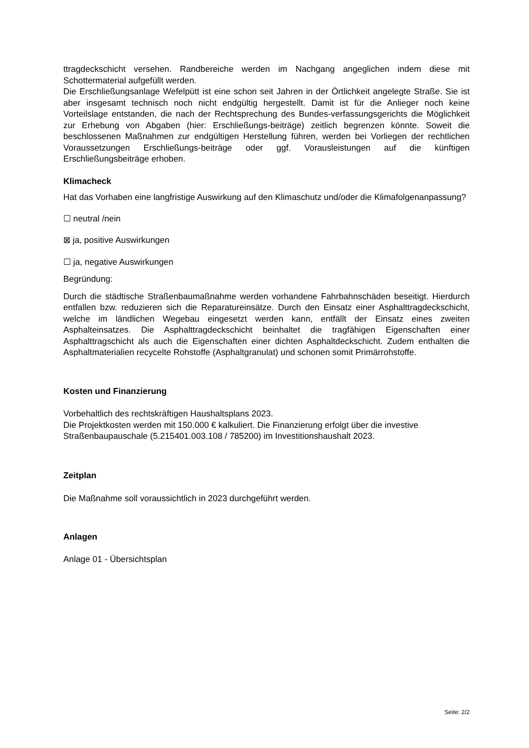ttragdeckschicht versehen. Randbereiche werden im Nachgang angeglichen indem diese mit Schottermaterial aufgefüllt werden.
Die Erschließungsanlage Wefelpütt ist eine schon seit Jahren in der Örtlichkeit angelegte Straße. Sie ist aber insgesamt technisch noch nicht endgültig hergestellt. Damit ist für die Anlieger noch keine Vorteilslage entstanden, die nach der Rechtsprechung des Bundes-verfassungsgerichts die Möglichkeit zur Erhebung von Abgaben (hier: Erschließungs-beiträge) zeitlich begrenzen könnte. Soweit die beschlossenen Maßnahmen zur endgültigen Herstellung führen, werden bei Vorliegen der rechtlichen Voraussetzungen Erschließungs-beiträge oder ggf. Vorausleistungen auf die künftigen Erschließungsbeiträge erhoben.
Klimacheck
Hat das Vorhaben eine langfristige Auswirkung auf den Klimaschutz und/oder die Klimafolgenanpassung?
☐ neutral /nein
⊠ ja, positive Auswirkungen
☐ ja, negative Auswirkungen
Begründung:
Durch die städtische Straßenbaumaßnahme werden vorhandene Fahrbahnschäden beseitigt. Hierdurch entfallen bzw. reduzieren sich die Reparatureinsätze. Durch den Einsatz einer Asphalttragdeckschicht, welche im ländlichen Wegebau eingesetzt werden kann, entfällt der Einsatz eines zweiten Asphalteinsatzes. Die Asphalttragdeckschicht beinhaltet die tragfähigen Eigenschaften einer Asphalttragschicht als auch die Eigenschaften einer dichten Asphaltdeckschicht. Zudem enthalten die Asphaltmaterialien recycelte Rohstoffe (Asphaltgranulat) und schonen somit Primärrohstoffe.
Kosten und Finanzierung
Vorbehaltlich des rechtskräftigen Haushaltsplans 2023.
Die Projektkosten werden mit 150.000 € kalkuliert. Die Finanzierung erfolgt über die investive Straßenbaupauschale (5.215401.003.108 / 785200) im Investitionshaushalt 2023.
Zeitplan
Die Maßnahme soll voraussichtlich in 2023 durchgeführt werden.
Anlagen
Anlage 01 - Übersichtsplan
Seite: 2/2